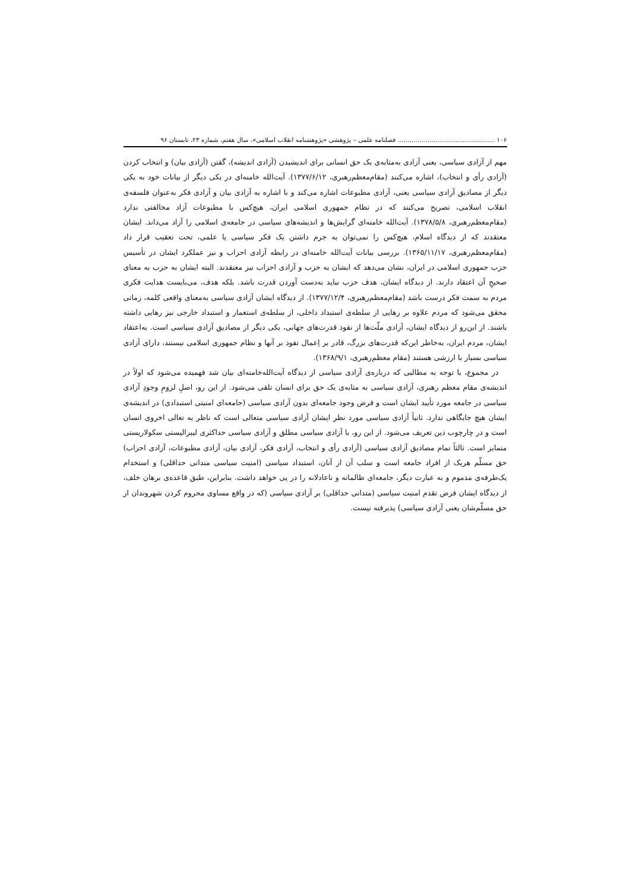۱۰۶ ................................................. فصلنامه علمی – پژوهشی «پژوهشنامه انقلاب اسلامی»، سال هفتم، شماره ۲۳، تابستان ۹۶
مهم از آزادی سیاسی، یعنی آزادی به‌مثابه‌ی یک حق انسانی برای اندیشیدن (آزادی اندیشه)، گفتن (آزادی بیان) و انتخاب کردن (آزادی رأی و انتخاب)، اشاره می‌کنند (مقام‌معظم‌رهبری، ۱۳۷۷/۶/۱۲). آیت‌الله خامنه‌ای در یکی دیگر از بیانات خود به یکی دیگر از مصادیق آزادی سیاسی یعنی، آزادی مطبوعات اشاره می‌کند و با اشاره به آزادی بیان و آزادی فکر به‌عنوان فلسفه‌ی انقلاب اسلامی، تصریح می‌کنند که در نظام جمهوری اسلامی ایران، هیچ‌کس با مطبوعات آزاد مخالفتی ندارد (مقام‌معظم‌رهبری، ۱۳۷۸/۵/۸). آیت‌الله خامنه‌ای گرایش‌ها و اندیشه‌های سیاسی در جامعه‌ی اسلامی را آزاد می‌داند. ایشان معتقدند که از دیدگاه اسلام، هیچ‌کس را نمی‌توان به جرم داشتن یک فکر سیاسی یا علمی، تحت تعقیب قرار داد (مقام‌معظم‌رهبری، ۱۳۶۵/۱۱/۱۷). بررسی بیانات آیت‌الله خامنه‌ای در رابطه آزادی احزاب و نیز عملکرد ایشان در تأسیس حزب جمهوری اسلامی در ایران، نشان می‌دهد که ایشان به حزب و آزادی احزاب نیز معتقدند. البته ایشان به حزب به معنای صحیحِ آن اعتقاد دارند. از دیدگاه ایشان، هدف حزب نباید به‌دست آوردن قدرت باشد. بلکه هدف، می‌بایست هدایت فکری مردم به سمت فکر درست باشد (مقام‌معظم‌رهبری، ۱۳۷۷/۱۲/۴). از دیدگاه ایشان آزادی سیاسی به‌معنای واقعی کلمه، زمانی محقق می‌شود که مردم علاوه بر رهایی از سلطه‌ی استبداد داخلی، از سلطه‌ی استعمار و استبداد خارجی نیز رهایی داشته باشند. از این‌رو از دیدگاه ایشان، آزادی ملّت‌ها از نفوذ قدرت‌های جهانی، یکی دیگر از مصادیق آزادی سیاسی است. به‌اعتقاد ایشان، مردم ایران، به‌خاطر این‌که قدرت‌های بزرگ، قادر بر اِعمال نفوذ بر آنها و نظام جمهوری اسلامی نیستند، دارای آزادی سیاسی بسیار با ارزشی هستند (مقام معظم‌رهبری، ۱۳۶۸/۹/۱).
در مجموع، با توجه به مطالبی که درباره‌ی آزادی سیاسی از دیدگاه آیت‌الله‌خامنه‌ای بیان شد فهمیده می‌شود که اولاً در اندیشه‌ی مقام معظم رهبری، آزادی سیاسی به مثابه‌ی یک حق برای انسان تلقی می‌شود. از این رو، اصلِ لزومِ وجودِ آزادی سیاسی در جامعه مورد تأیید ایشان است و فرض وجود جامعه‌ای بدون آزادی سیاسی (جامعه‌ای امنیتی استبدادی) در اندیشه‌ی ایشان هیچ جایگاهی ندارد. ثانیاً آزادی سیاسی مورد نظر ایشان آزادی سیاسی متعالی است که ناظر به تعالی اخروی انسان است و در چارچوب دین تعریف می‌شود. از این رو، با آزادی سیاسی مطلق و آزادی سیاسی حداکثری لیبرالیستی سکولاریستی متمایز است. ثالثاً تمام مصادیق آزادی سیاسی (آزادی رأی و انتخاب، آزادی فکر، آزادی بیان، آزادی مطبوعات، آزادی احزاب) حق مسلّم هریک از افراد جامعه است و سلب آن از آنان، استبداد سیاسی (امنیت سیاسی متدانی حداقلی) و استخدام یک‌طرفه‌ی مذموم و به عبارت دیگر، جامعه‌ای ظالمانه و ناعادلانه را در پی خواهد داشت. بنابراین، طبق قاعده‌ی برهان خلف، از دیدگاه ایشان فرض تقدم امنیت سیاسی (متدانی حداقلی) بر آزادی سیاسی (که در واقع مساوی محروم کردن شهروندان از حق مسلّم‌شان یعنی آزادی سیاسی) پذیرفته نیست.